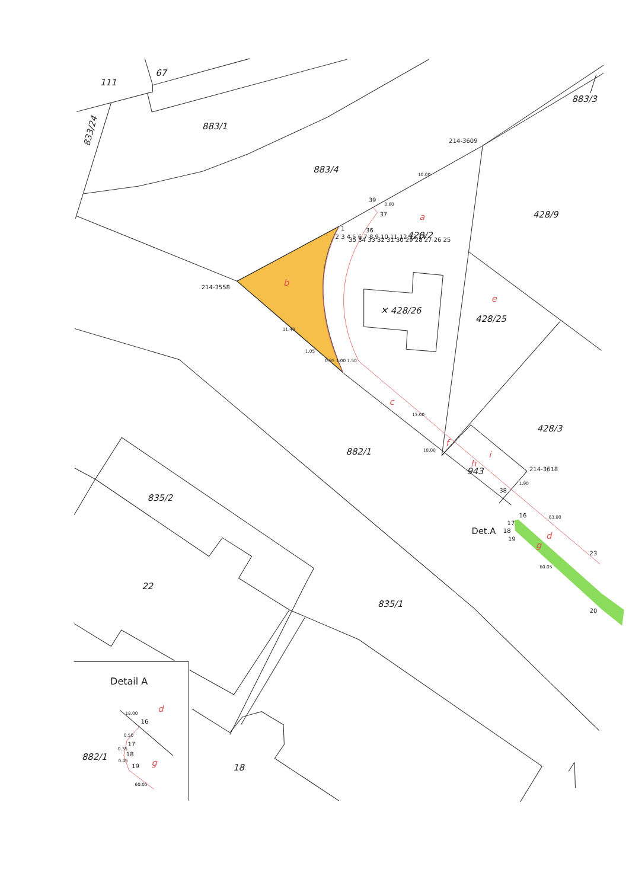111
67
883/3
883/1
833/24
214-3609
883/4
10.00
39
0.60
37
a
428/9
1
36
428/2
2 3 4 5 6 7 8 9 10 11 12 13 14
35 34 33 32 31 30 29 28 27 26 25
214-3558
b
✕ 428/26
e
428/25
11.40
1.05
0.95 1.00 1.50
c
15.00
428/3
f
i
882/1
18.00
h
943
214-3618
38
1.90
835/2
16
63.00
17
Det.A
18
d
19
g
23
60.05
22
835/1
20
Detail A
d
18.00
16
0.50
17
0.35
18
882/1
0.45
g
19
18
60.05